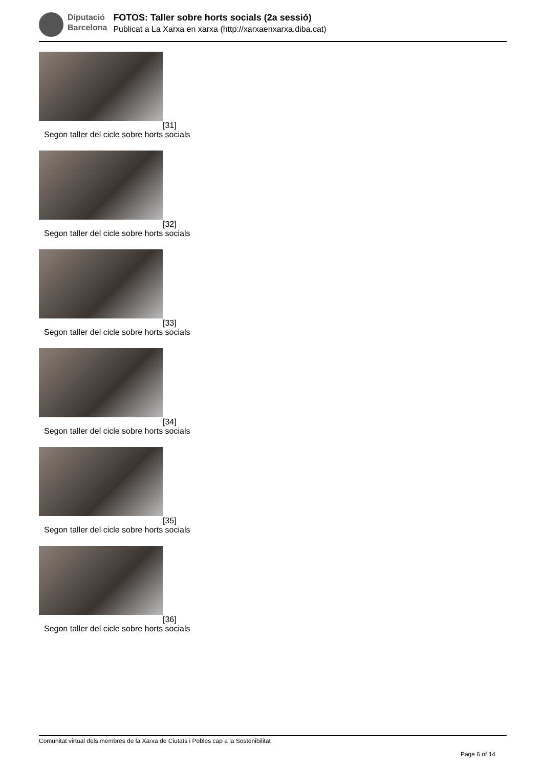Diputació
Barcelona
FOTOS: Taller sobre horts socials (2a sessió)
Publicat a La Xarxa en xarxa (http://xarxaenxarxa.diba.cat)
[31]
Segon taller del cicle sobre horts socials
[32]
Segon taller del cicle sobre horts socials
[33]
Segon taller del cicle sobre horts socials
[34]
Segon taller del cicle sobre horts socials
[35]
Segon taller del cicle sobre horts socials
[36]
Segon taller del cicle sobre horts socials
Comunitat virtual dels membres de la Xarxa de Ciutats i Pobles cap a la Sostenibilitat
Page 6 of 14